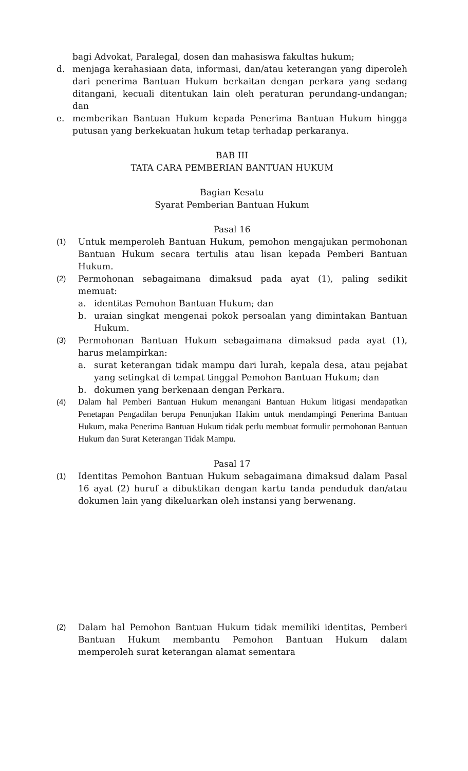bagi Advokat, Paralegal, dosen dan mahasiswa fakultas hukum;
d. menjaga kerahasiaan data, informasi, dan/atau keterangan yang diperoleh dari penerima Bantuan Hukum berkaitan dengan perkara yang sedang ditangani, kecuali ditentukan lain oleh peraturan perundang-undangan; dan
e. memberikan Bantuan Hukum kepada Penerima Bantuan Hukum hingga putusan yang berkekuatan hukum tetap terhadap perkaranya.
BAB III
TATA CARA PEMBERIAN BANTUAN HUKUM
Bagian Kesatu
Syarat Pemberian Bantuan Hukum
Pasal 16
(1) Untuk memperoleh Bantuan Hukum, pemohon mengajukan permohonan Bantuan Hukum secara tertulis atau lisan kepada Pemberi Bantuan Hukum.
(2) Permohonan sebagaimana dimaksud pada ayat (1), paling sedikit memuat:
a. identitas Pemohon Bantuan Hukum; dan
b. uraian singkat mengenai pokok persoalan yang dimintakan Bantuan Hukum.
(3) Permohonan Bantuan Hukum sebagaimana dimaksud pada ayat (1), harus melampirkan:
a. surat keterangan tidak mampu dari lurah, kepala desa, atau pejabat yang setingkat di tempat tinggal Pemohon Bantuan Hukum; dan
b. dokumen yang berkenaan dengan Perkara.
(4) Dalam hal Pemberi Bantuan Hukum menangani Bantuan Hukum litigasi mendapatkan Penetapan Pengadilan berupa Penunjukan Hakim untuk mendampingi Penerima Bantuan Hukum, maka Penerima Bantuan Hukum tidak perlu membuat formulir permohonan Bantuan Hukum dan Surat Keterangan Tidak Mampu.
Pasal 17
(1) Identitas Pemohon Bantuan Hukum sebagaimana dimaksud dalam Pasal 16 ayat (2) huruf a dibuktikan dengan kartu tanda penduduk dan/atau dokumen lain yang dikeluarkan oleh instansi yang berwenang.
(2) Dalam hal Pemohon Bantuan Hukum tidak memiliki identitas, Pemberi Bantuan Hukum membantu Pemohon Bantuan Hukum dalam memperoleh surat keterangan alamat sementara